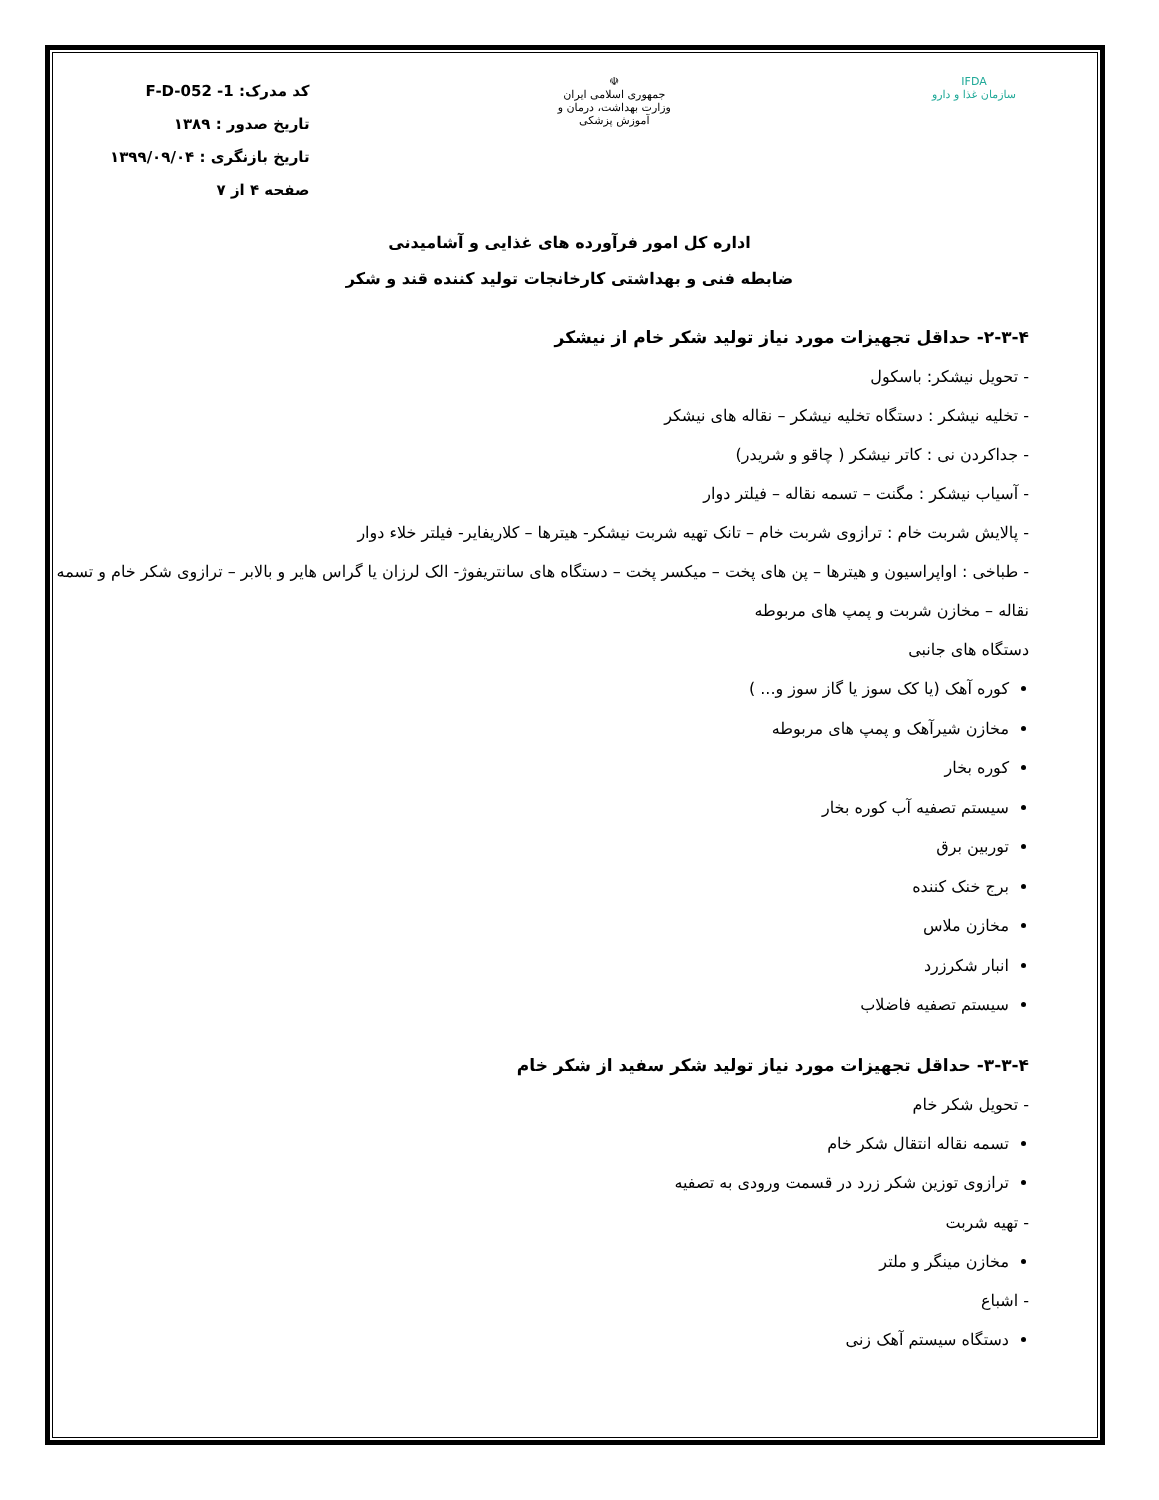IFDA
سازمان غذا و دارو
☫
جمهوری اسلامی ایران
وزارت بهداشت، درمان و آموزش پزشکی
کد مدرک: F-D-052 -1
تاریخ صدور : ۱۳۸۹
تاریخ بازنگری : ۱۳۹۹/۰۹/۰۴
صفحه ۴ از ۷
اداره کل امور فرآورده های غذایی و آشامیدنی
ضابطه فنی و بهداشتی کارخانجات تولید کننده قند و شکر
۲-۳-۴- حداقل تجهیزات مورد نیاز تولید شکر خام از نیشکر
- تحویل نیشکر: باسکول
- تخلیه نیشکر : دستگاه تخلیه نیشکر – نقاله های نیشکر
- جداکردن نی : کاتر نیشکر ( چاقو و شریدر)
- آسیاب نیشکر : مگنت – تسمه نقاله – فیلتر دوار
- پالایش شربت خام : ترازوی شربت خام – تانک تهیه شربت نیشکر- هیترها – کلاریفایر- فیلتر خلاء دوار
- طباخی : اواپراسیون و هیترها – پن های پخت – میکسر پخت – دستگاه های سانتریفوژ- الک لرزان یا گراس هایر و بالابر – ترازوی شکر خام و تسمه نقاله – مخازن شربت و پمپ های مربوطه
دستگاه های جانبی
کوره آهک (یا کک سوز یا گاز سوز و... )
مخازن شیرآهک و پمپ های مربوطه
کوره بخار
سیستم تصفیه آب کوره بخار
توربین برق
برج خنک کننده
مخازن ملاس
انبار شکرزرد
سیستم تصفیه فاضلاب
۳-۳-۴- حداقل تجهیزات مورد نیاز تولید شکر سفید از شکر خام
- تحویل شکر خام
تسمه نقاله انتقال شکر خام
ترازوی توزین شکر زرد در قسمت ورودی به تصفیه
- تهیه شربت
مخازن مینگر و ملتر
- اشباع
دستگاه سیستم آهک زنی